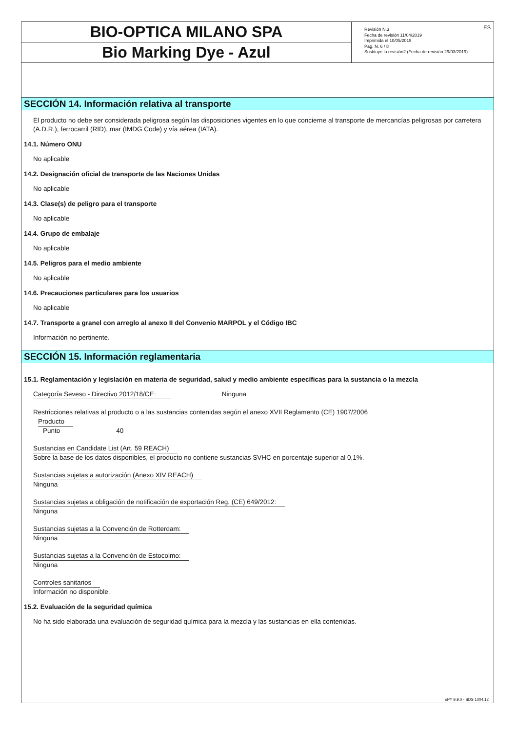BIO-OPTICA MILANO SPA
Bio Marking Dye - Azul
ES Revisión N.3
Fecha de revisión 11/04/2019
Imprimida el 10/05/2019
Pag. N. 6 / 8
Sustituye la revisión2 (Fecha de revisión 29/03/2019)
SECCIÓN 14. Información relativa al transporte
El producto no debe ser considerada peligrosa según las disposiciones vigentes en lo que concierne al transporte de mercancías peligrosas por carretera (A.D.R.), ferrocarril (RID), mar (IMDG Code) y vía aérea (IATA).
14.1. Número ONU
No aplicable
14.2. Designación oficial de transporte de las Naciones Unidas
No aplicable
14.3. Clase(s) de peligro para el transporte
No aplicable
14.4. Grupo de embalaje
No aplicable
14.5. Peligros para el medio ambiente
No aplicable
14.6. Precauciones particulares para los usuarios
No aplicable
14.7. Transporte a granel con arreglo al anexo II del Convenio MARPOL y el Código IBC
Información no pertinente.
SECCIÓN 15. Información reglamentaria
15.1. Reglamentación y legislación en materia de seguridad, salud y medio ambiente específicas para la sustancia o la mezcla
Categoría Seveso - Directivo 2012/18/CE: Ninguna
Restricciones relativas al producto o a las sustancias contenidas según el anexo XVII Reglamento (CE) 1907/2006
Producto
Punto 40
Sustancias en Candidate List (Art. 59 REACH)
Sobre la base de los datos disponibles, el producto no contiene sustancias SVHC en porcentaje superior al 0,1%.
Sustancias sujetas a autorización (Anexo XIV REACH)
Ninguna
Sustancias sujetas a obligación de notificación de exportación Reg. (CE) 649/2012:
Ninguna
Sustancias sujetas a la Convención de Rotterdam:
Ninguna
Sustancias sujetas a la Convención de Estocolmo:
Ninguna
Controles sanitarios
Información no disponible.
15.2. Evaluación de la seguridad química
No ha sido elaborada una evaluación de seguridad química para la mezcla y las sustancias en ella contenidas.
EPY 9.9.0 - SDS 1004.12